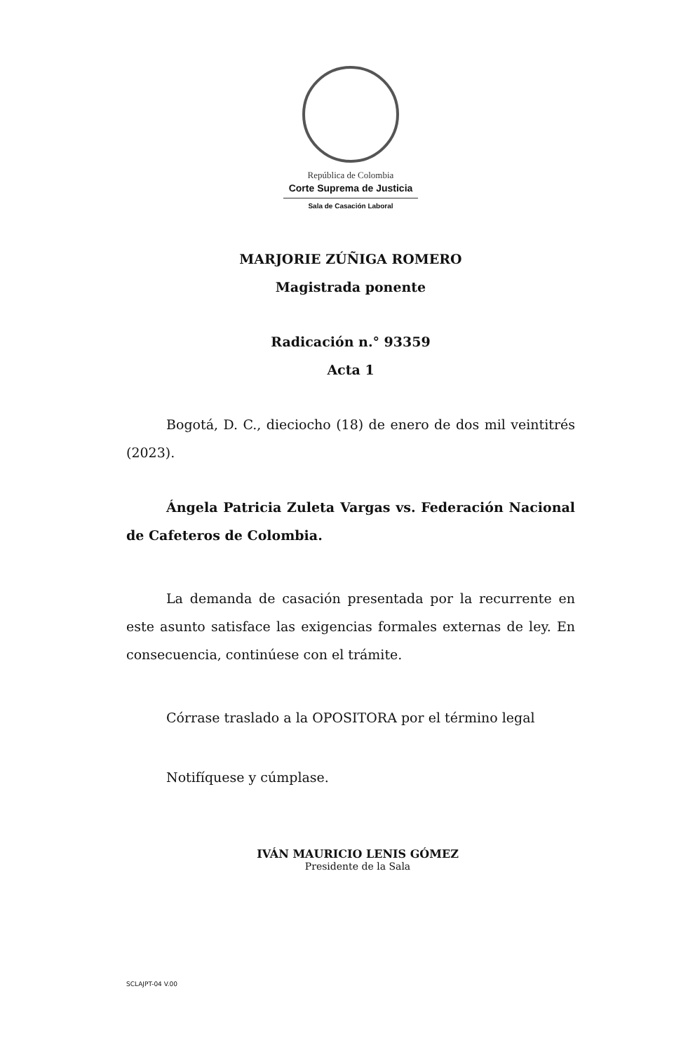República de Colombia
Corte Suprema de Justicia
Sala de Casación Laboral
MARJORIE ZÚÑIGA ROMERO
Magistrada ponente
Radicación n.° 93359
Acta 1
Bogotá, D. C., dieciocho (18) de enero de dos mil veintitrés (2023).
Ángela Patricia Zuleta Vargas vs. Federación Nacional de Cafeteros de Colombia.
La demanda de casación presentada por la recurrente en este asunto satisface las exigencias formales externas de ley. En consecuencia, continúese con el trámite.
Córrase traslado a la OPOSITORA por el término legal
Notifíquese y cúmplase.
IVÁN MAURICIO LENIS GÓMEZ
Presidente de la Sala
SCLAJPT-04 V.00